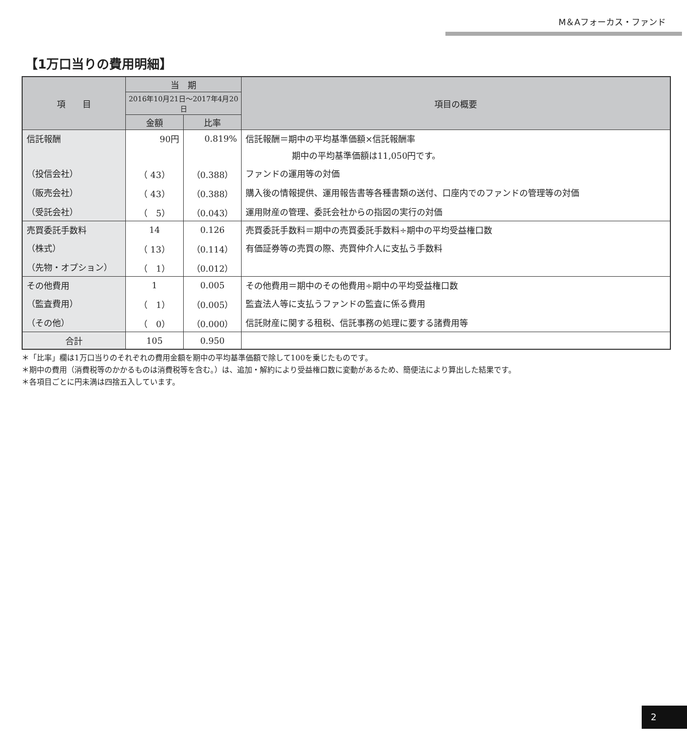M＆Aフォーカス・ファンド
【1万口当りの費用明細】
| 項 目 | 当 期 | | 項目の概要 |
| --- | --- | --- | --- |
| | 2016年10月21日～2017年4月20日 | | |
| | 金額 | 比率 | |
| 信託報酬 | 90円 | 0.819% | 信託報酬＝期中の平均基準価額×信託報酬率 |
| | | | 期中の平均基準価額は11,050円です。 |
| （投信会社） | （ 43） | （0.388） | ファンドの運用等の対価 |
| （販売会社） | （ 43） | （0.388） | 購入後の情報提供、運用報告書等各種書類の送付、口座内でのファンドの管理等の対価 |
| （受託会社） | （ 5） | （0.043） | 運用財産の管理、委託会社からの指図の実行の対価 |
| 売買委託手数料 | 14 | 0.126 | 売買委託手数料＝期中の売買委託手数料÷期中の平均受益権口数 |
| （株式） | （ 13） | （0.114） | 有価証券等の売買の際、売買仲介人に支払う手数料 |
| （先物・オプション） | （ 1） | （0.012） | |
| その他費用 | 1 | 0.005 | その他費用＝期中のその他費用÷期中の平均受益権口数 |
| （監査費用） | （ 1） | （0.005） | 監査法人等に支払うファンドの監査に係る費用 |
| （その他） | （ 0） | （0.000） | 信託財産に関する租税、信託事務の処理に要する諸費用等 |
| 合計 | 105 | 0.950 | |
＊「比率」欄は1万口当りのそれぞれの費用金額を期中の平均基準価額で除して100を乗じたものです。
＊期中の費用（消費税等のかかるものは消費税等を含む。）は、追加・解約により受益権口数に変動があるため、簡便法により算出した結果です。
＊各項目ごとに円未満は四捨五入しています。
2